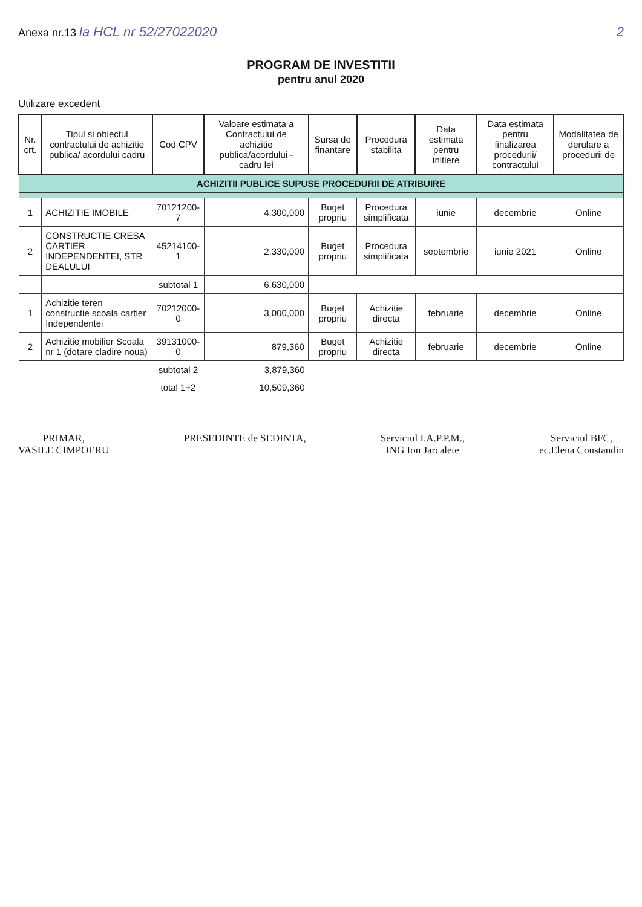Anexa nr.13 la HCL nr 52/27022020
2
PROGRAM DE INVESTITII
pentru anul 2020
Utilizare excedent
| Nr. crt. | Tipul si obiectul contractului de achizitie publica/ acordului cadru | Cod CPV | Valoare estimata a Contractului de achizitie publica/acordului - cadru lei | Sursa de finantare | Procedura stabilita | Data estimata pentru initiere | Data estimata pentru finalizarea procedurii/ contractului | Modalitatea de derulare a procedurii de |
| --- | --- | --- | --- | --- | --- | --- | --- | --- |
| ACHIZITII PUBLICE SUPUSE PROCEDURII DE ATRIBUIRE | | | | | | | | |
| 1 | ACHIZITIE IMOBILE | 70121200-7 | 4,300,000 | Buget propriu | Procedura simplificata | iunie | decembrie | Online |
| 2 | CONSTRUCTIE CRESA CARTIER INDEPENDENTEI, STR DEALULUI | 45214100-1 | 2,330,000 | Buget propriu | Procedura simplificata | septembrie | iunie 2021 | Online |
| | | subtotal 1 | 6,630,000 | | | | | |
| 1 | Achizitie teren constructie scoala cartier Independentei | 70212000-0 | 3,000,000 | Buget propriu | Achizitie directa | februarie | decembrie | Online |
| 2 | Achizitie mobilier Scoala nr 1 (dotare cladire noua) | 39131000-0 | 879,360 | Buget propriu | Achizitie directa | februarie | decembrie | Online |
| | | subtotal 2 | 3,879,360 | | | | | |
| | | total 1+2 | 10,509,360 | | | | | |
PRIMAR,
VASILE CIMPOERU
PRESEDINTE de SEDINTA, Serviciul I.A.P.P.M.,
ING Ion Jarcalete
Serviciul BFC,
ec.Elena Constandin